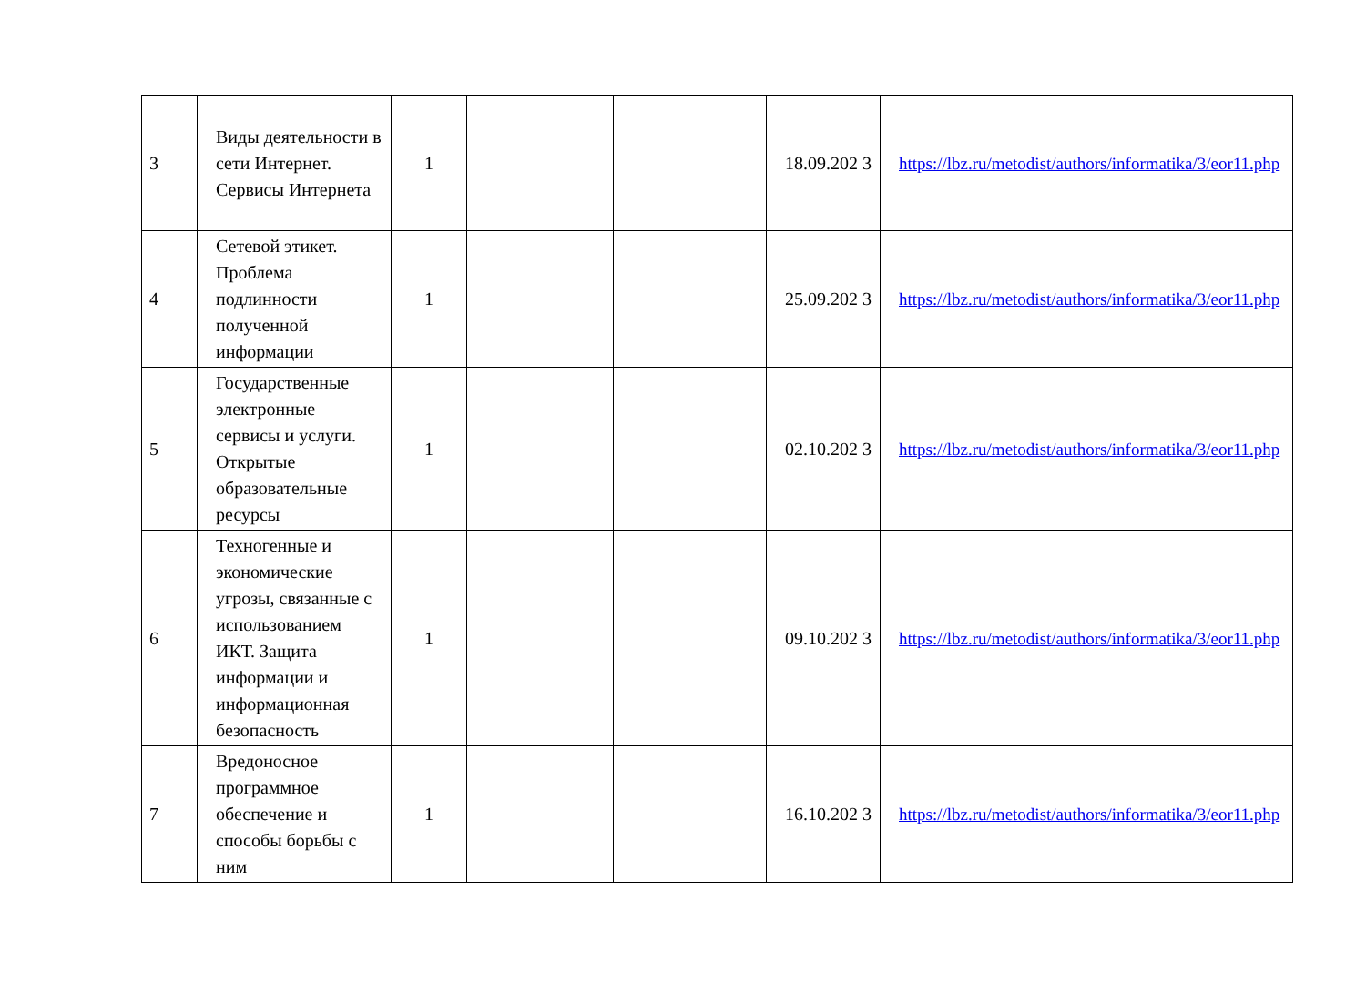| 3 | Виды деятельности в сети Интернет. Сервисы Интернета | 1 | | | 18.09.202 3 | https://lbz.ru/metodist/authors/informatika/3/eor11.php |
| 4 | Сетевой этикет. Проблема подлинности полученной информации | 1 | | | 25.09.202 3 | https://lbz.ru/metodist/authors/informatika/3/eor11.php |
| 5 | Государственные электронные сервисы и услуги. Открытые образовательные ресурсы | 1 | | | 02.10.202 3 | https://lbz.ru/metodist/authors/informatika/3/eor11.php |
| 6 | Техногенные и экономические угрозы, связанные с использованием ИКТ. Защита информации и информационная безопасность | 1 | | | 09.10.202 3 | https://lbz.ru/metodist/authors/informatika/3/eor11.php |
| 7 | Вредоносное программное обеспечение и способы борьбы с ним | 1 | | | 16.10.202 3 | https://lbz.ru/metodist/authors/informatika/3/eor11.php |